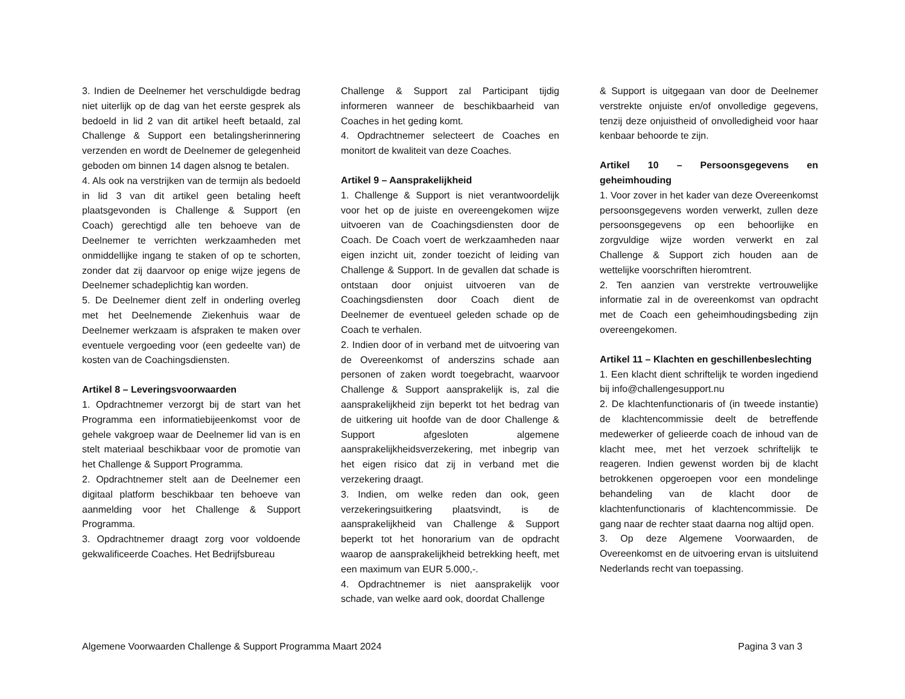3. Indien de Deelnemer het verschuldigde bedrag niet uiterlijk op de dag van het eerste gesprek als bedoeld in lid 2 van dit artikel heeft betaald, zal Challenge & Support een betalingsherinnering verzenden en wordt de Deelnemer de gelegenheid geboden om binnen 14 dagen alsnog te betalen.
4. Als ook na verstrijken van de termijn als bedoeld in lid 3 van dit artikel geen betaling heeft plaatsgevonden is Challenge & Support (en Coach) gerechtigd alle ten behoeve van de Deelnemer te verrichten werkzaamheden met onmiddellijke ingang te staken of op te schorten, zonder dat zij daarvoor op enige wijze jegens de Deelnemer schadeplichtig kan worden.
5. De Deelnemer dient zelf in onderling overleg met het Deelnemende Ziekenhuis waar de Deelnemer werkzaam is afspraken te maken over eventuele vergoeding voor (een gedeelte van) de kosten van de Coachingsdiensten.
Artikel 8 – Leveringsvoorwaarden
1. Opdrachtnemer verzorgt bij de start van het Programma een informatiebijeenkomst voor de gehele vakgroep waar de Deelnemer lid van is en stelt materiaal beschikbaar voor de promotie van het Challenge & Support Programma.
2. Opdrachtnemer stelt aan de Deelnemer een digitaal platform beschikbaar ten behoeve van aanmelding voor het Challenge & Support Programma.
3. Opdrachtnemer draagt zorg voor voldoende gekwalificeerde Coaches. Het Bedrijfsbureau
Challenge & Support zal Participant tijdig informeren wanneer de beschikbaarheid van Coaches in het geding komt.
4. Opdrachtnemer selecteert de Coaches en monitort de kwaliteit van deze Coaches.
Artikel 9 – Aansprakelijkheid
1. Challenge & Support is niet verantwoordelijk voor het op de juiste en overeengekomen wijze uitvoeren van de Coachingsdiensten door de Coach. De Coach voert de werkzaamheden naar eigen inzicht uit, zonder toezicht of leiding van Challenge & Support. In de gevallen dat schade is ontstaan door onjuist uitvoeren van de Coachingsdiensten door Coach dient de Deelnemer de eventueel geleden schade op de Coach te verhalen.
2. Indien door of in verband met de uitvoering van de Overeenkomst of anderszins schade aan personen of zaken wordt toegebracht, waarvoor Challenge & Support aansprakelijk is, zal die aansprakelijkheid zijn beperkt tot het bedrag van de uitkering uit hoofde van de door Challenge & Support afgesloten algemene aansprakelijkheidsverzekering, met inbegrip van het eigen risico dat zij in verband met die verzekering draagt.
3. Indien, om welke reden dan ook, geen verzekeringsuitkering plaatsvindt, is de aansprakelijkheid van Challenge & Support beperkt tot het honorarium van de opdracht waarop de aansprakelijkheid betrekking heeft, met een maximum van EUR 5.000,-.
4. Opdrachtnemer is niet aansprakelijk voor schade, van welke aard ook, doordat Challenge
& Support is uitgegaan van door de Deelnemer verstrekte onjuiste en/of onvolledige gegevens, tenzij deze onjuistheid of onvolledigheid voor haar kenbaar behoorde te zijn.
Artikel 10 – Persoonsgegevens en geheimhouding
1. Voor zover in het kader van deze Overeenkomst persoonsgegevens worden verwerkt, zullen deze persoonsgegevens op een behoorlijke en zorgvuldige wijze worden verwerkt en zal Challenge & Support zich houden aan de wettelijke voorschriften hieromtrent.
2. Ten aanzien van verstrekte vertrouwelijke informatie zal in de overeenkomst van opdracht met de Coach een geheimhoudingsbeding zijn overeengekomen.
Artikel 11 – Klachten en geschillenbeslechting
1. Een klacht dient schriftelijk te worden ingediend bij info@challengesupport.nu
2. De klachtenfunctionaris of (in tweede instantie) de klachtencommissie deelt de betreffende medewerker of gelieerde coach de inhoud van de klacht mee, met het verzoek schriftelijk te reageren. Indien gewenst worden bij de klacht betrokkenen opgeroepen voor een mondelinge behandeling van de klacht door de klachtenfunctionaris of klachtencommissie. De gang naar de rechter staat daarna nog altijd open.
3. Op deze Algemene Voorwaarden, de Overeenkomst en de uitvoering ervan is uitsluitend Nederlands recht van toepassing.
Algemene Voorwaarden Challenge & Support Programma Maart 2024 Pagina 3 van 3